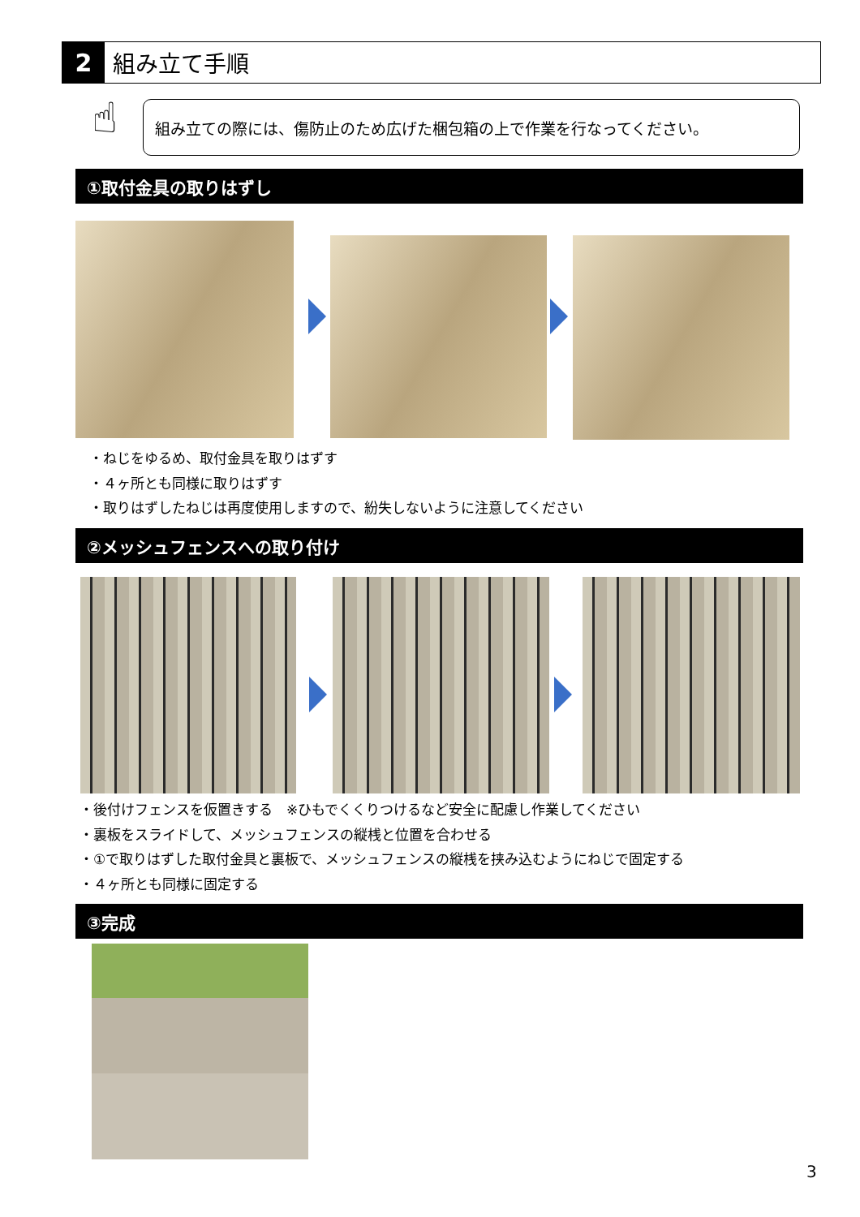2 組み立て手順
☝ 組み立ての際には、傷防止のため広げた梱包箱の上で作業を行なってください。
①取付金具の取りはずし
・ねじをゆるめ、取付金具を取りはずす
・４ヶ所とも同様に取りはずす
・取りはずしたねじは再度使用しますので、紛失しないように注意してください
②メッシュフェンスへの取り付け
・後付けフェンスを仮置きする　※ひもでくくりつけるなど安全に配慮し作業してください
・裏板をスライドして、メッシュフェンスの縦桟と位置を合わせる
・①で取りはずした取付金具と裏板で、メッシュフェンスの縦桟を挟み込むようにねじで固定する
・４ヶ所とも同様に固定する
③完成
3